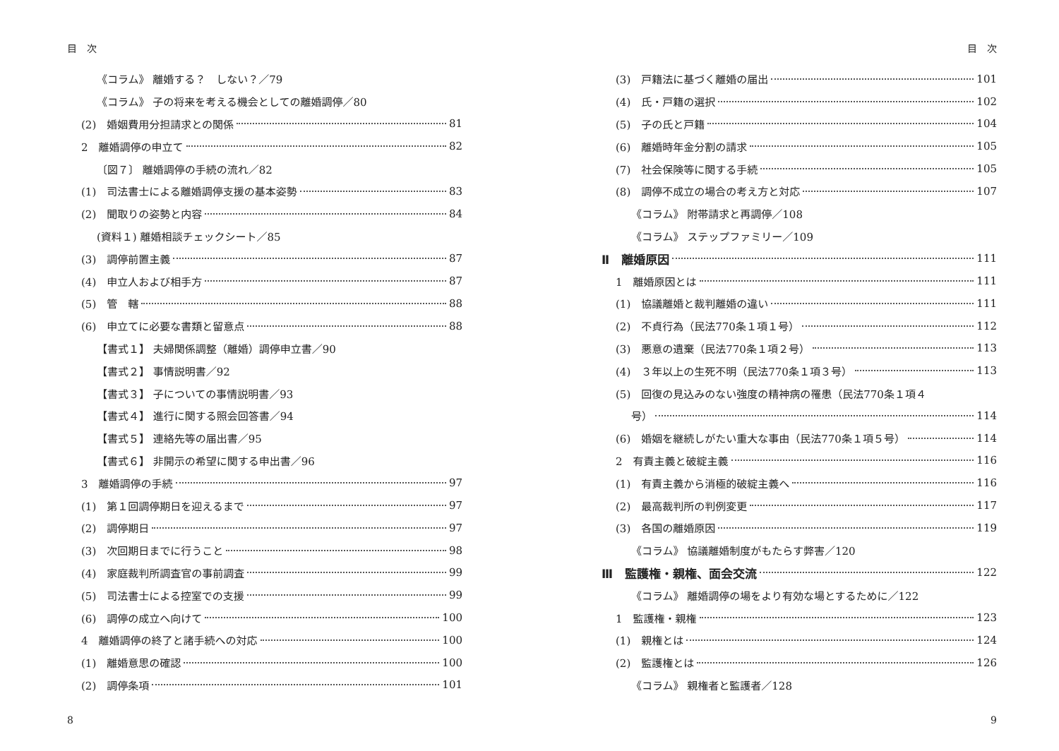目　次
《コラム》 離婚する？　しない？／79
《コラム》 子の将来を考える機会としての離婚調停／80
(2)　婚姻費用分担請求との関係 81
2　離婚調停の申立て 82
〔図７〕 離婚調停の手続の流れ／82
(1)　司法書士による離婚調停支援の基本姿勢 83
(2)　聞取りの姿勢と内容 84
(資料１) 離婚相談チェックシート／85
(3)　調停前置主義 87
(4)　申立人および相手方 87
(5)　管　轄 88
(6)　申立てに必要な書類と留意点 88
【書式１】 夫婦関係調整（離婚）調停申立書／90
【書式２】 事情説明書／92
【書式３】 子についての事情説明書／93
【書式４】 進行に関する照会回答書／94
【書式５】 連絡先等の届出書／95
【書式６】 非開示の希望に関する申出書／96
3　離婚調停の手続 97
(1)　第１回調停期日を迎えるまで 97
(2)　調停期日 97
(3)　次回期日までに行うこと 98
(4)　家庭裁判所調査官の事前調査 99
(5)　司法書士による控室での支援 99
(6)　調停の成立へ向けて 100
4　離婚調停の終了と諸手続への対応 100
(1)　離婚意思の確認 100
(2)　調停条項 101
8
目　次
(3)　戸籍法に基づく離婚の届出 101
(4)　氏・戸籍の選択 102
(5)　子の氏と戸籍 104
(6)　離婚時年金分割の請求 105
(7)　社会保険等に関する手続 105
(8)　調停不成立の場合の考え方と対応 107
《コラム》 附帯請求と再調停／108
《コラム》 ステップファミリー／109
Ⅱ　離婚原因 111
1　離婚原因とは 111
(1)　協議離婚と裁判離婚の違い 111
(2)　不貞行為（民法770条１項１号） 112
(3)　悪意の遺棄（民法770条１項２号） 113
(4)　３年以上の生死不明（民法770条１項３号） 113
(5)　回復の見込みのない強度の精神病の罹患（民法770条１項４
号） 114
(6)　婚姻を継続しがたい重大な事由（民法770条１項５号） 114
2　有責主義と破綻主義 116
(1)　有責主義から消極的破綻主義へ 116
(2)　最高裁判所の判例変更 117
(3)　各国の離婚原因 119
《コラム》 協議離婚制度がもたらす弊害／120
Ⅲ　監護権・親権、面会交流 122
《コラム》 離婚調停の場をより有効な場とするために／122
1　監護権・親権 123
(1)　親権とは 124
(2)　監護権とは 126
《コラム》 親権者と監護者／128
9